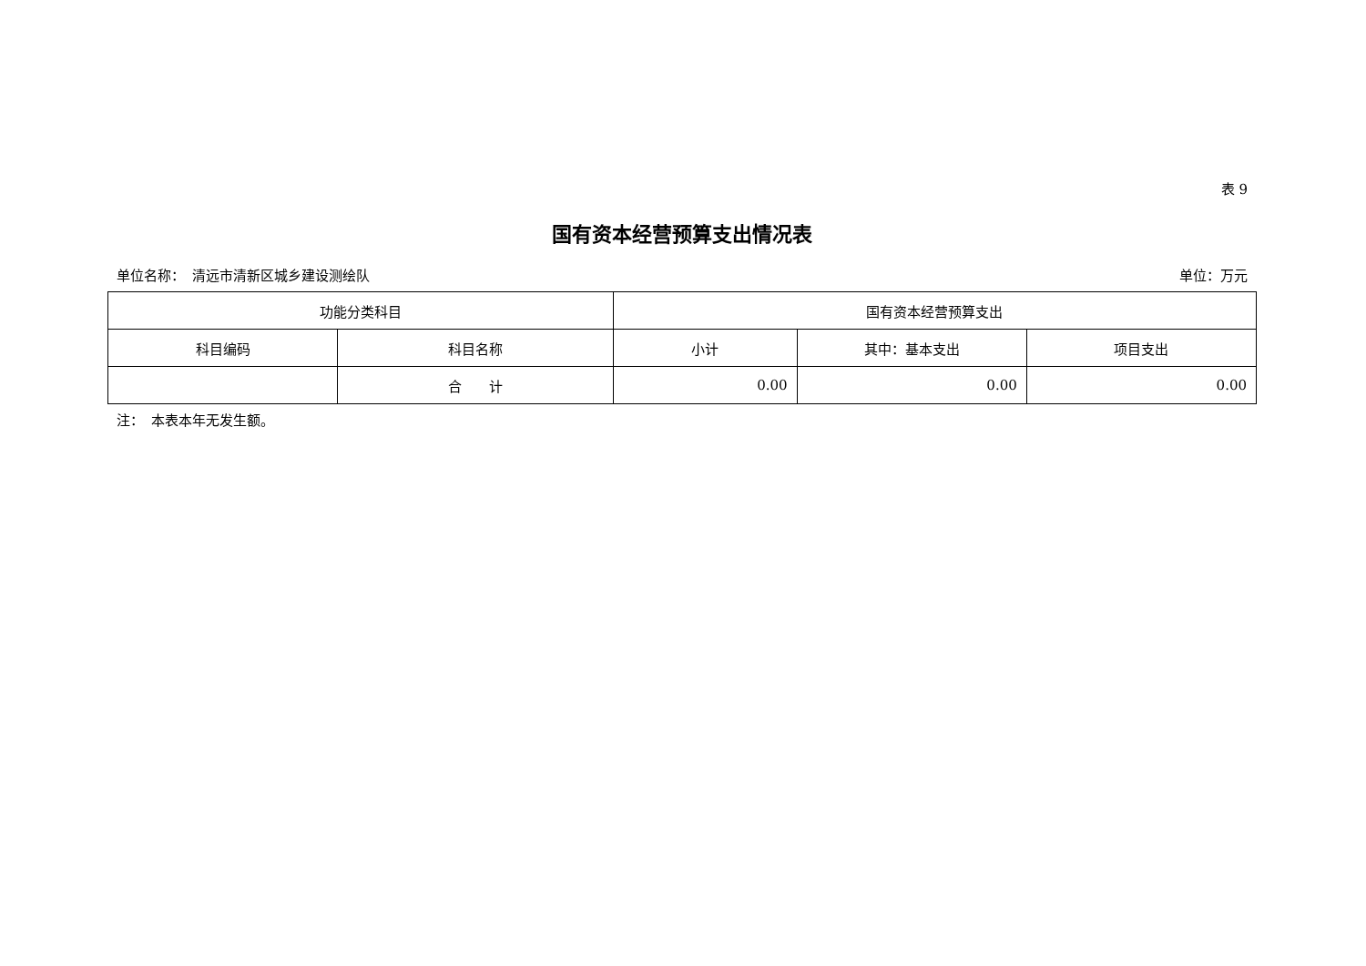表 9
国有资本经营预算支出情况表
单位名称：　清远市清新区城乡建设测绘队 单位：万元
| 功能分类科目 | | 国有资本经营预算支出 | | |
| --- | --- | --- | --- | --- |
| 科目编码 | 科目名称 | 小计 | 其中：基本支出 | 项目支出 |
| | 合 计 | 0.00 | 0.00 | 0.00 |
注：　本表本年无发生额。